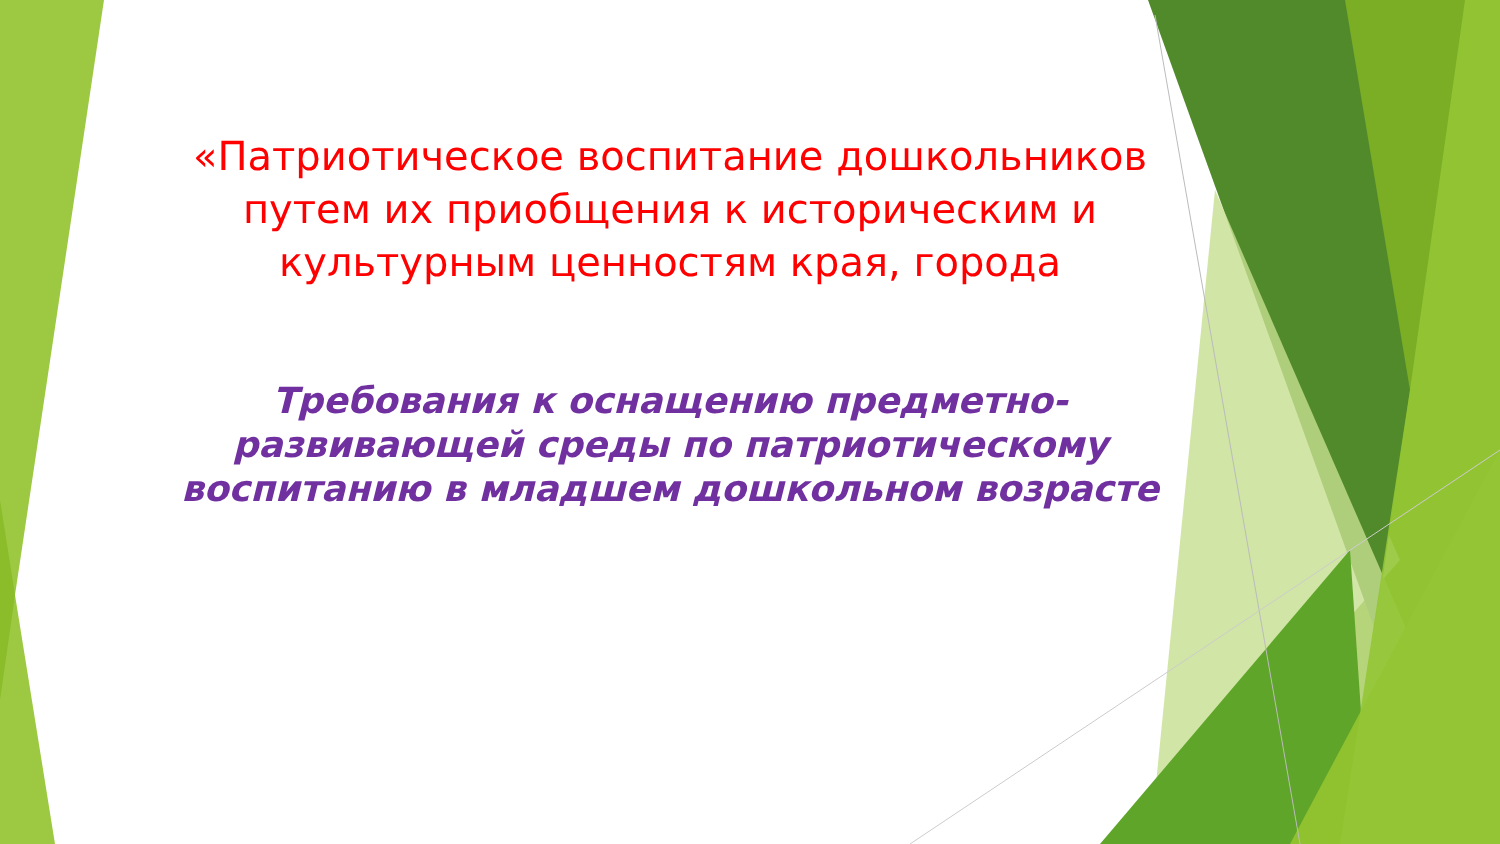«Патриотическое воспитание дошкольников путем их приобщения к историческим и культурным ценностям края, города
Требования к оснащению предметно-развивающей среды по патриотическому воспитанию в младшем дошкольном возрасте